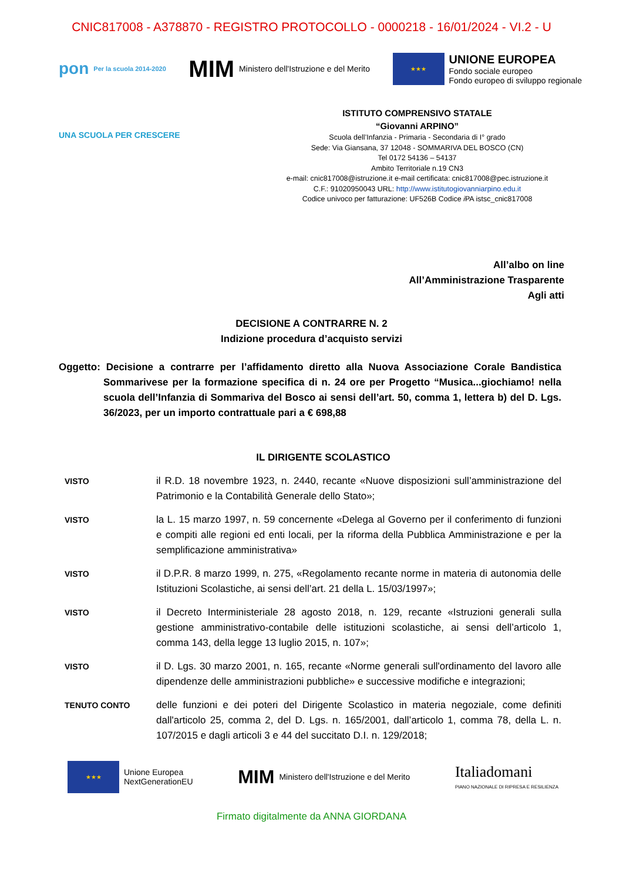CNIC817008 - A378870 - REGISTRO PROTOCOLLO - 0000218 - 16/01/2024 - VI.2 - U
pon Per la scuola 2014-2020
MIM Ministero dell'Istruzione e del Merito
★★★
UNIONE EUROPEA
Fondo sociale europeo
Fondo europeo di sviluppo regionale
UNA SCUOLA PER CRESCERE
ISTITUTO COMPRENSIVO STATALE
“Giovanni ARPINO”
Scuola dell’Infanzia - Primaria - Secondaria di I° grado
Sede: Via Giansana, 37 12048 - SOMMARIVA DEL BOSCO (CN)
Tel 0172 54136 – 54137
Ambito Territoriale n.19 CN3
e-mail: cnic817008@istruzione.it e-mail certificata: cnic817008@pec.istruzione.it
C.F.: 91020950043 URL: http://www.istitutogiovanniarpino.edu.it
Codice univoco per fatturazione: UF526B Codice i PA istsc_cnic817008
All’albo on line
All’Amministrazione Trasparente
Agli atti
DECISIONE A CONTRARRE N. 2
Indizione procedura d’acquisto servizi
Oggetto: Decisione a contrarre per l’affidamento diretto alla Nuova Associazione Corale Bandistica Sommarivese per la formazione specifica di n. 24 ore per Progetto “Musica...giochiamo! nella scuola dell’Infanzia di Sommariva del Bosco ai sensi dell’art. 50, comma 1, lettera b) del D. Lgs. 36/2023, per un importo contrattuale pari a € 698,88
IL DIRIGENTE SCOLASTICO
VISTO
il R.D. 18 novembre 1923, n. 2440, recante «Nuove disposizioni sull’amministrazione del Patrimonio e la Contabilità Generale dello Stato»;
VISTO
la L. 15 marzo 1997, n. 59 concernente «Delega al Governo per il conferimento di funzioni e compiti alle regioni ed enti locali, per la riforma della Pubblica Amministrazione e per la semplificazione amministrativa»
VISTO
il D.P.R. 8 marzo 1999, n. 275, «Regolamento recante norme in materia di autonomia delle Istituzioni Scolastiche, ai sensi dell’art. 21 della L. 15/03/1997»;
VISTO
il Decreto Interministeriale 28 agosto 2018, n. 129, recante «Istruzioni generali sulla gestione amministrativo-contabile delle istituzioni scolastiche, ai sensi dell’articolo 1, comma 143, della legge 13 luglio 2015, n. 107»;
VISTO
il D. Lgs. 30 marzo 2001, n. 165, recante «Norme generali sull'ordinamento del lavoro alle dipendenze delle amministrazioni pubbliche» e successive modifiche e integrazioni;
TENUTO CONTO
delle funzioni e dei poteri del Dirigente Scolastico in materia negoziale, come definiti dall'articolo 25, comma 2, del D. Lgs. n. 165/2001, dall’articolo 1, comma 78, della L. n. 107/2015 e dagli articoli 3 e 44 del succitato D.I. n. 129/2018;
★★★
Unione Europea
NextGenerationEU
MIM Ministero dell'Istruzione e del Merito
Italiadomani
PIANO NAZIONALE DI RIPRESA E RESILIENZA
Firmato digitalmente da ANNA GIORDANA